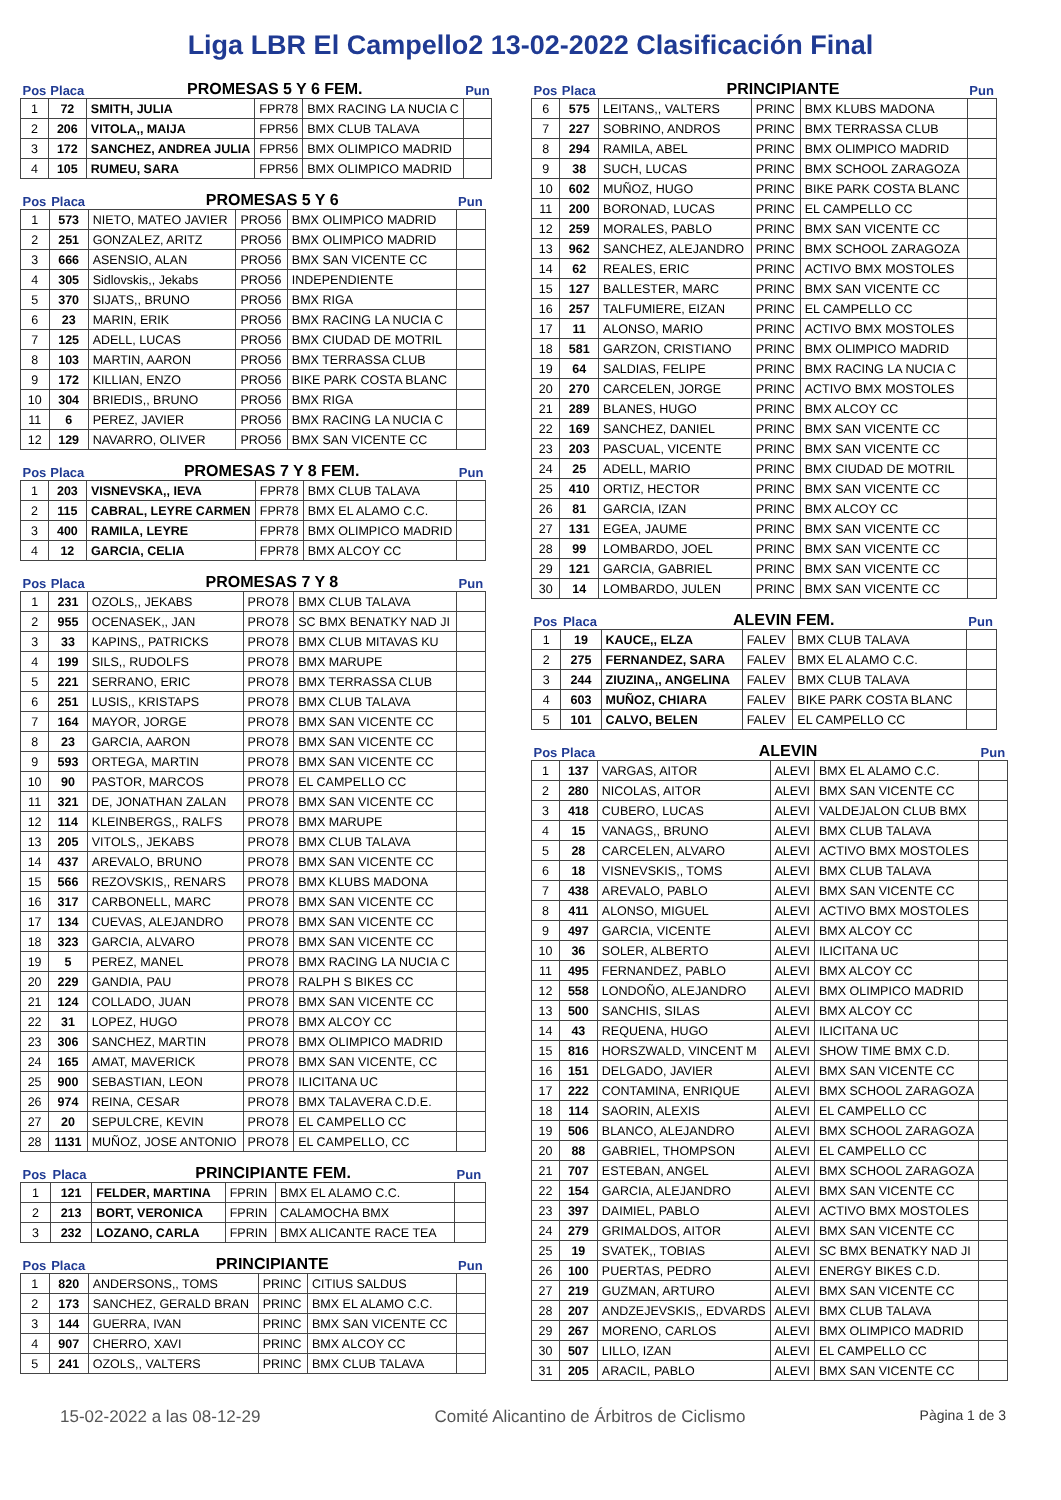Liga LBR El Campello2 13-02-2022 Clasificación Final
| Pos | Placa | PROMESAS 5 Y 6 FEM. | | | Pun |
| --- | --- | --- | --- | --- | --- |
| 1 | 72 | SMITH, JULIA | FPR78 | BMX RACING LA NUCIA C | |
| 2 | 206 | VITOLA,, MAIJA | FPR56 | BMX CLUB TALAVA | |
| 3 | 172 | SANCHEZ, ANDREA JULIA | FPR56 | BMX OLIMPICO MADRID | |
| 4 | 105 | RUMEU, SARA | FPR56 | BMX OLIMPICO MADRID | |
| Pos | Placa | PROMESAS 5 Y 6 | | | Pun |
| --- | --- | --- | --- | --- | --- |
| 1 | 573 | NIETO, MATEO JAVIER | PRO56 | BMX OLIMPICO MADRID | |
| 2 | 251 | GONZALEZ, ARITZ | PRO56 | BMX OLIMPICO MADRID | |
| 3 | 666 | ASENSIO, ALAN | PRO56 | BMX SAN VICENTE CC | |
| 4 | 305 | Sidlovskis,, Jekabs | PRO56 | INDEPENDIENTE | |
| 5 | 370 | SIJATS,, BRUNO | PRO56 | BMX RIGA | |
| 6 | 23 | MARIN, ERIK | PRO56 | BMX RACING LA NUCIA C | |
| 7 | 125 | ADELL, LUCAS | PRO56 | BMX CIUDAD DE MOTRIL | |
| 8 | 103 | MARTIN, AARON | PRO56 | BMX TERRASSA CLUB | |
| 9 | 172 | KILLIAN, ENZO | PRO56 | BIKE PARK COSTA BLANC | |
| 10 | 304 | BRIEDIS,, BRUNO | PRO56 | BMX RIGA | |
| 11 | 6 | PEREZ, JAVIER | PRO56 | BMX RACING LA NUCIA C | |
| 12 | 129 | NAVARRO, OLIVER | PRO56 | BMX SAN VICENTE CC | |
| Pos | Placa | PROMESAS 7 Y 8 FEM. | | | Pun |
| --- | --- | --- | --- | --- | --- |
| 1 | 203 | VISNEVSKA,, IEVA | FPR78 | BMX CLUB TALAVA | |
| 2 | 115 | CABRAL, LEYRE CARMEN | FPR78 | BMX EL ALAMO C.C. | |
| 3 | 400 | RAMILA, LEYRE | FPR78 | BMX OLIMPICO MADRID | |
| 4 | 12 | GARCIA, CELIA | FPR78 | BMX ALCOY CC | |
| Pos | Placa | PROMESAS 7 Y 8 | | | Pun |
| --- | --- | --- | --- | --- | --- |
| 1 | 231 | OZOLS,, JEKABS | PRO78 | BMX CLUB TALAVA | |
| 2 | 955 | OCENASEK,, JAN | PRO78 | SC BMX BENATKY NAD JI | |
| 3 | 33 | KAPINS,, PATRICKS | PRO78 | BMX CLUB MITAVAS KU | |
| 4 | 199 | SILS,, RUDOLFS | PRO78 | BMX MARUPE | |
| 5 | 221 | SERRANO, ERIC | PRO78 | BMX TERRASSA CLUB | |
| 6 | 251 | LUSIS,, KRISTAPS | PRO78 | BMX CLUB TALAVA | |
| 7 | 164 | MAYOR, JORGE | PRO78 | BMX SAN VICENTE CC | |
| 8 | 23 | GARCIA, AARON | PRO78 | BMX SAN VICENTE CC | |
| 9 | 593 | ORTEGA, MARTIN | PRO78 | BMX SAN VICENTE CC | |
| 10 | 90 | PASTOR, MARCOS | PRO78 | EL CAMPELLO CC | |
| 11 | 321 | DE, JONATHAN ZALAN | PRO78 | BMX SAN VICENTE CC | |
| 12 | 114 | KLEINBERGS,, RALFS | PRO78 | BMX MARUPE | |
| 13 | 205 | VITOLS,, JEKABS | PRO78 | BMX CLUB TALAVA | |
| 14 | 437 | AREVALO, BRUNO | PRO78 | BMX SAN VICENTE CC | |
| 15 | 566 | REZOVSKIS,, RENARS | PRO78 | BMX KLUBS MADONA | |
| 16 | 317 | CARBONELL, MARC | PRO78 | BMX SAN VICENTE CC | |
| 17 | 134 | CUEVAS, ALEJANDRO | PRO78 | BMX SAN VICENTE CC | |
| 18 | 323 | GARCIA, ALVARO | PRO78 | BMX SAN VICENTE CC | |
| 19 | 5 | PEREZ, MANEL | PRO78 | BMX RACING LA NUCIA C | |
| 20 | 229 | GANDIA, PAU | PRO78 | RALPH S BIKES CC | |
| 21 | 124 | COLLADO, JUAN | PRO78 | BMX SAN VICENTE CC | |
| 22 | 31 | LOPEZ, HUGO | PRO78 | BMX ALCOY CC | |
| 23 | 306 | SANCHEZ, MARTIN | PRO78 | BMX OLIMPICO MADRID | |
| 24 | 165 | AMAT, MAVERICK | PRO78 | BMX SAN VICENTE, CC | |
| 25 | 900 | SEBASTIAN, LEON | PRO78 | ILICITANA UC | |
| 26 | 974 | REINA, CESAR | PRO78 | BMX TALAVERA C.D.E. | |
| 27 | 20 | SEPULCRE, KEVIN | PRO78 | EL CAMPELLO CC | |
| 28 | 1131 | MUÑOZ, JOSE ANTONIO | PRO78 | EL CAMPELLO, CC | |
| Pos | Placa | PRINCIPIANTE FEM. | | | Pun |
| --- | --- | --- | --- | --- | --- |
| 1 | 121 | FELDER, MARTINA | FPRIN | BMX EL ALAMO C.C. | |
| 2 | 213 | BORT, VERONICA | FPRIN | CALAMOCHA BMX | |
| 3 | 232 | LOZANO, CARLA | FPRIN | BMX ALICANTE RACE TEA | |
| Pos | Placa | PRINCIPIANTE | | | Pun |
| --- | --- | --- | --- | --- | --- |
| 1 | 820 | ANDERSONS,, TOMS | PRINC | CITIUS SALDUS | |
| 2 | 173 | SANCHEZ, GERALD BRAN | PRINC | BMX EL ALAMO C.C. | |
| 3 | 144 | GUERRA, IVAN | PRINC | BMX SAN VICENTE CC | |
| 4 | 907 | CHERRO, XAVI | PRINC | BMX ALCOY CC | |
| 5 | 241 | OZOLS,, VALTERS | PRINC | BMX CLUB TALAVA | |
| Pos | Placa | PRINCIPIANTE | | | Pun |
| --- | --- | --- | --- | --- | --- |
| 6 | 575 | LEITANS,, VALTERS | PRINC | BMX KLUBS MADONA | |
| 7 | 227 | SOBRINO, ANDROS | PRINC | BMX TERRASSA CLUB | |
| 8 | 294 | RAMILA, ABEL | PRINC | BMX OLIMPICO MADRID | |
| 9 | 38 | SUCH, LUCAS | PRINC | BMX SCHOOL ZARAGOZA | |
| 10 | 602 | MUÑOZ, HUGO | PRINC | BIKE PARK COSTA BLANC | |
| 11 | 200 | BORONAD, LUCAS | PRINC | EL CAMPELLO CC | |
| 12 | 259 | MORALES, PABLO | PRINC | BMX SAN VICENTE CC | |
| 13 | 962 | SANCHEZ, ALEJANDRO | PRINC | BMX SCHOOL ZARAGOZA | |
| 14 | 62 | REALES, ERIC | PRINC | ACTIVO BMX MOSTOLES | |
| 15 | 127 | BALLESTER, MARC | PRINC | BMX SAN VICENTE CC | |
| 16 | 257 | TALFUMIERE, EIZAN | PRINC | EL CAMPELLO CC | |
| 17 | 11 | ALONSO, MARIO | PRINC | ACTIVO BMX MOSTOLES | |
| 18 | 581 | GARZON, CRISTIANO | PRINC | BMX OLIMPICO MADRID | |
| 19 | 64 | SALDIAS, FELIPE | PRINC | BMX RACING LA NUCIA C | |
| 20 | 270 | CARCELEN, JORGE | PRINC | ACTIVO BMX MOSTOLES | |
| 21 | 289 | BLANES, HUGO | PRINC | BMX ALCOY CC | |
| 22 | 169 | SANCHEZ, DANIEL | PRINC | BMX SAN VICENTE CC | |
| 23 | 203 | PASCUAL, VICENTE | PRINC | BMX SAN VICENTE CC | |
| 24 | 25 | ADELL, MARIO | PRINC | BMX CIUDAD DE MOTRIL | |
| 25 | 410 | ORTIZ, HECTOR | PRINC | BMX SAN VICENTE CC | |
| 26 | 81 | GARCIA, IZAN | PRINC | BMX ALCOY CC | |
| 27 | 131 | EGEA, JAUME | PRINC | BMX SAN VICENTE CC | |
| 28 | 99 | LOMBARDO, JOEL | PRINC | BMX SAN VICENTE CC | |
| 29 | 121 | GARCIA, GABRIEL | PRINC | BMX SAN VICENTE CC | |
| 30 | 14 | LOMBARDO, JULEN | PRINC | BMX SAN VICENTE CC | |
| Pos | Placa | ALEVIN FEM. | | | Pun |
| --- | --- | --- | --- | --- | --- |
| 1 | 19 | KAUCE,, ELZA | FALEV | BMX CLUB TALAVA | |
| 2 | 275 | FERNANDEZ, SARA | FALEV | BMX EL ALAMO C.C. | |
| 3 | 244 | ZIUZINA,, ANGELINA | FALEV | BMX CLUB TALAVA | |
| 4 | 603 | MUÑOZ, CHIARA | FALEV | BIKE PARK COSTA BLANC | |
| 5 | 101 | CALVO, BELEN | FALEV | EL CAMPELLO CC | |
| Pos | Placa | ALEVIN | | | Pun |
| --- | --- | --- | --- | --- | --- |
| 1 | 137 | VARGAS, AITOR | ALEVI | BMX EL ALAMO C.C. | |
| 2 | 280 | NICOLAS, AITOR | ALEVI | BMX SAN VICENTE CC | |
| 3 | 418 | CUBERO, LUCAS | ALEVI | VALDEJALON CLUB BMX | |
| 4 | 15 | VANAGS,, BRUNO | ALEVI | BMX CLUB TALAVA | |
| 5 | 28 | CARCELEN, ALVARO | ALEVI | ACTIVO BMX MOSTOLES | |
| 6 | 18 | VISNEVSKIS,, TOMS | ALEVI | BMX CLUB TALAVA | |
| 7 | 438 | AREVALO, PABLO | ALEVI | BMX SAN VICENTE CC | |
| 8 | 411 | ALONSO, MIGUEL | ALEVI | ACTIVO BMX MOSTOLES | |
| 9 | 497 | GARCIA, VICENTE | ALEVI | BMX ALCOY CC | |
| 10 | 36 | SOLER, ALBERTO | ALEVI | ILICITANA UC | |
| 11 | 495 | FERNANDEZ, PABLO | ALEVI | BMX ALCOY CC | |
| 12 | 558 | LONDOÑO, ALEJANDRO | ALEVI | BMX OLIMPICO MADRID | |
| 13 | 500 | SANCHIS, SILAS | ALEVI | BMX ALCOY CC | |
| 14 | 43 | REQUENA, HUGO | ALEVI | ILICITANA UC | |
| 15 | 816 | HORSZWALD, VINCENT M | ALEVI | SHOW TIME BMX C.D. | |
| 16 | 151 | DELGADO, JAVIER | ALEVI | BMX SAN VICENTE CC | |
| 17 | 222 | CONTAMINA, ENRIQUE | ALEVI | BMX SCHOOL ZARAGOZA | |
| 18 | 114 | SAORIN, ALEXIS | ALEVI | EL CAMPELLO CC | |
| 19 | 506 | BLANCO, ALEJANDRO | ALEVI | BMX SCHOOL ZARAGOZA | |
| 20 | 88 | GABRIEL, THOMPSON | ALEVI | EL CAMPELLO CC | |
| 21 | 707 | ESTEBAN, ANGEL | ALEVI | BMX SCHOOL ZARAGOZA | |
| 22 | 154 | GARCIA, ALEJANDRO | ALEVI | BMX SAN VICENTE CC | |
| 23 | 397 | DAIMIEL, PABLO | ALEVI | ACTIVO BMX MOSTOLES | |
| 24 | 279 | GRIMALDOS, AITOR | ALEVI | BMX SAN VICENTE CC | |
| 25 | 19 | SVATEK,, TOBIAS | ALEVI | SC BMX BENATKY NAD JI | |
| 26 | 100 | PUERTAS, PEDRO | ALEVI | ENERGY BIKES C.D. | |
| 27 | 219 | GUZMAN, ARTURO | ALEVI | BMX SAN VICENTE CC | |
| 28 | 207 | ANDZEJEVSKIS,, EDVARDS | ALEVI | BMX CLUB TALAVA | |
| 29 | 267 | MORENO, CARLOS | ALEVI | BMX OLIMPICO MADRID | |
| 30 | 507 | LILLO, IZAN | ALEVI | EL CAMPELLO CC | |
| 31 | 205 | ARACIL, PABLO | ALEVI | BMX SAN VICENTE CC | |
15-02-2022 a las 08-12-29 Comité Alicantino de Árbitros de Ciclismo Pàgina 1 de 3